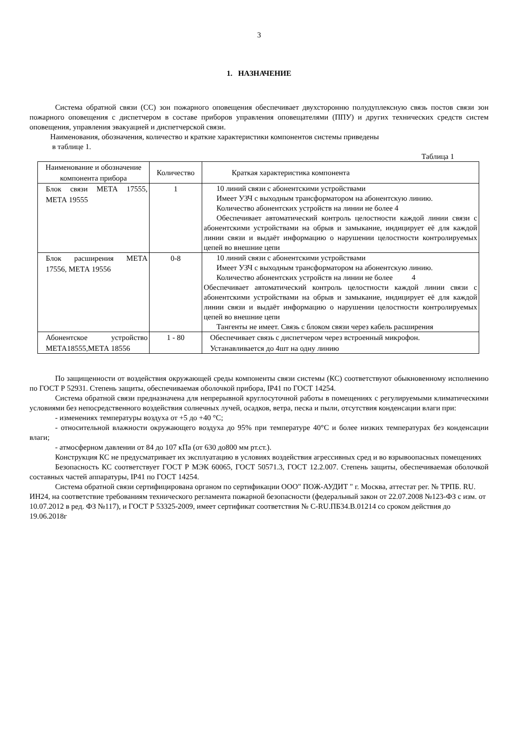3
1. НАЗНАЧЕНИЕ
Система обратной связи (СС) зон пожарного оповещения обеспечивает двухсторонню полудуплексную связь постов связи зон пожарного оповещения с диспетчером в составе приборов управления оповещателями (ППУ) и других технических средств систем оповещения, управления эвакуацией и диспетчерской связи.
Наименования, обозначения, количество и краткие характеристики компонентов системы приведены
в таблице 1.
Таблица 1
| Наименование и обозначение компонента прибора | Количество | Краткая характеристика компонента |
| --- | --- | --- |
| Блок связи МЕТА 17555, МЕТА 19555 | 1 | 10 линий связи с абонентскими устройствами Имеет УЗЧ с выходным трансформатором на абонентскую линию. Количество абонентских устройств на линии не более 4 Обеспечивает автоматический контроль целостности каждой линии связи с абонентскими устройствами на обрыв и замыкание, индицирует её для каждой линии связи и выдаёт информацию о нарушении целостности контролируемых цепей во внешние цепи |
| Блок расширения МЕТА 17556, МЕТА 19556 | 0-8 | 10 линий связи с абонентскими устройствами Имеет УЗЧ с выходным трансформатором на абонентскую линию. Количество абонентских устройств на линии не более 4 Обеспечивает автоматический контроль целостности каждой линии связи с абонентскими устройствами на обрыв и замыкание, индицирует её для каждой линии связи и выдаёт информацию о нарушении целостности контролируемых цепей во внешние цепи Тангенты не имеет. Связь с блоком связи через кабель расширения |
| Абонентское устройство МЕТА18555,МЕТА 18556 | 1 - 80 | Обеспечивает связь с диспетчером через встроенный микрофон. Устанавливается до 4шт на одну линию |
По защищенности от воздействия окружающей среды компоненты связи системы (КС) соответствуют обыкновенному исполнению по ГОСТ Р 52931. Степень защиты, обеспечиваемая оболочкой прибора, IP41 по ГОСТ 14254.
Система обратной связи предназначена для непрерывной круглосуточной работы в помещениях с регулируемыми климатическими условиями без непосредственного воздействия солнечных лучей, осадков, ветра, песка и пыли, отсутствия конденсации влаги при:
- изменениях температуры воздуха от +5 до +40 °С;
- относительной влажности окружающего воздуха до 95% при температуре 40°С и более низких температурах без конденсации влаги;
- атмосферном давлении от 84 до 107 кПа (от 630 до800 мм рт.ст.).
Конструкция КС не предусматривает их эксплуатацию в условиях воздействия агрессивных сред и во взрывоопасных помещениях
Безопасность КС соответствует ГОСТ Р МЭК 60065, ГОСТ 50571.3, ГОСТ 12.2.007. Степень защиты, обеспечиваемая оболочкой составных частей аппаратуры, IP41 по ГОСТ 14254.
Система обратной связи сертифицирована органом по сертификации ООО" ПОЖ-АУДИТ " г. Москва, аттестат рег. № ТРПБ. RU. ИН24, на соответствие требованиям технического регламента пожарной безопасности (федеральный закон от 22.07.2008 №123-ФЗ с изм. от 10.07.2012 в ред. ФЗ №117), и ГОСТ Р 53325-2009, имеет сертификат соответствия № C-RU.ПБ34.В.01214 со сроком действия до 19.06.2018г